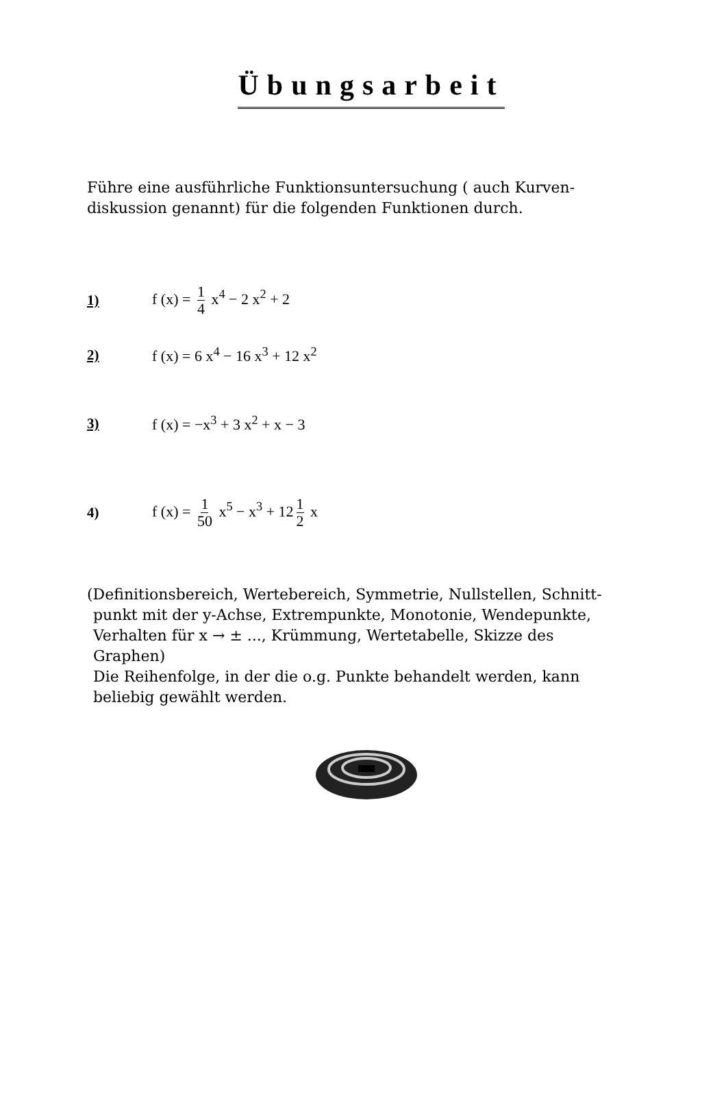Übungsarbeit
Führe eine ausführliche Funktionsuntersuchung ( auch Kurven-
diskussion genannt) für die folgenden Funktionen durch.
1) f (x) = 1 4 x<sup>4</sup> − 2 x<sup>2</sup> + 2
2) f (x) = 6 x<sup>4</sup> − 16 x<sup>3</sup> + 12 x<sup>2</sup>
3) f (x) = −x<sup>3</sup> + 3 x<sup>2</sup> + x − 3
4) f (x) = 1 50 x<sup>5</sup> − x<sup>3</sup> + 12 1 2 x
(Definitionsbereich, Wertebereich, Symmetrie, Nullstellen, Schnitt-
punkt mit der y-Achse, Extrempunkte, Monotonie, Wendepunkte,
Verhalten für x → ± ..., Krümmung, Wertetabelle, Skizze des
Graphen)
Die Reihenfolge, in der die o.g. Punkte behandelt werden, kann
beliebig gewählt werden.